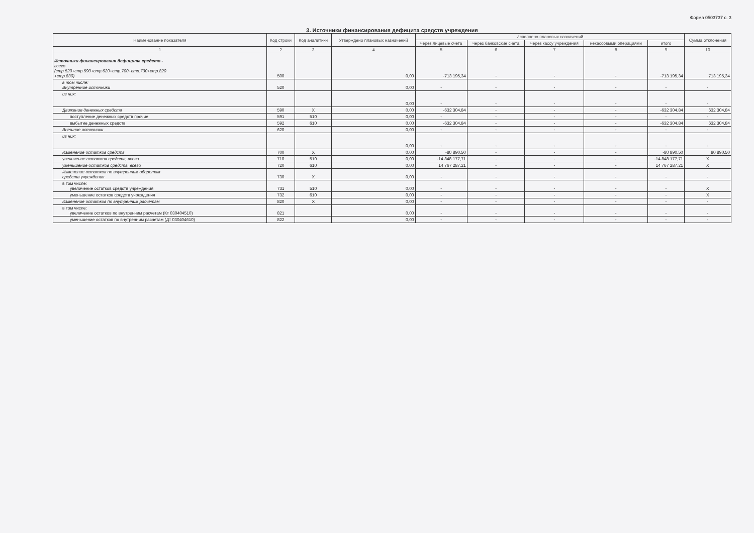Форма 0503737 с. 3
3. Источники финансирования дефицита средств учреждения
| Наименование показателя | Код строки | Код аналитики | Утверждено плановых назначений | Исполнено плановых назначений | | | | | Сумма отклонения |
| --- | --- | --- | --- | --- | --- | --- | --- | --- | --- |
| | | | | через лицевые счета | через банковские счета | через кассу учреждения | некассовыми операциями | итого | |
| 1 | 2 | 3 | 4 | 5 | 6 | 7 | 8 | 9 | 10 |
| Источники финансирования дефицита средств - всего (стр.520+стр.590+стр.620+стр.700+стр.730+стр.820 +стр.830) | 500 | | 0,00 | -713 195,34 | - | - | - | -713 195,34 | 713 195,34 |
| в том числе: Внутренние источники | 520 | | 0,00 | - | - | - | - | - | - |
| из них: | | | 0,00 | - | - | - | - | - | - |
| Движение денежных средств | 590 | X | 0,00 | -632 304,84 | - | - | - | -632 304,84 | 632 304,84 |
| поступление денежных средств прочие | 591 | 510 | 0,00 | - | - | - | - | - | - |
| выбытие денежных средств | 592 | 610 | 0,00 | -632 304,84 | - | - | - | -632 304,84 | 632 304,84 |
| Внешние источники | 620 | | 0,00 | - | - | - | - | - | - |
| из них: | | | 0,00 | - | - | - | - | - | - |
| Изменение остатков средств | 700 | X | 0,00 | -80 890,50 | - | - | - | -80 890,50 | 80 890,50 |
| увеличение остатков средств, всего | 710 | 510 | 0,00 | -14 848 177,71 | - | - | - | -14 848 177,71 | X |
| уменьшение остатков средств, всего | 720 | 610 | 0,00 | 14 767 287,21 | - | - | - | 14 767 287,21 | X |
| Изменение остатков по внутренним оборотам средств учреждения | 730 | X | 0,00 | - | - | - | - | - | - |
| в том числе: увеличение остатков средств учреждения | 731 | 510 | 0,00 | - | - | - | - | - | X |
| уменьшение остатков средств учреждения | 732 | 610 | 0,00 | - | - | - | - | - | X |
| Изменение остатков по внутренним расчетам | 820 | X | 0,00 | - | - | - | - | - | - |
| в том числе: увеличение остатков по внутренним расчетам (Кт 030404510) | 821 | | 0,00 | - | - | - | - | - | - |
| уменьшение остатков по внутренним расчетам (Дт 030404610) | 822 | | 0,00 | - | - | - | - | - | - |